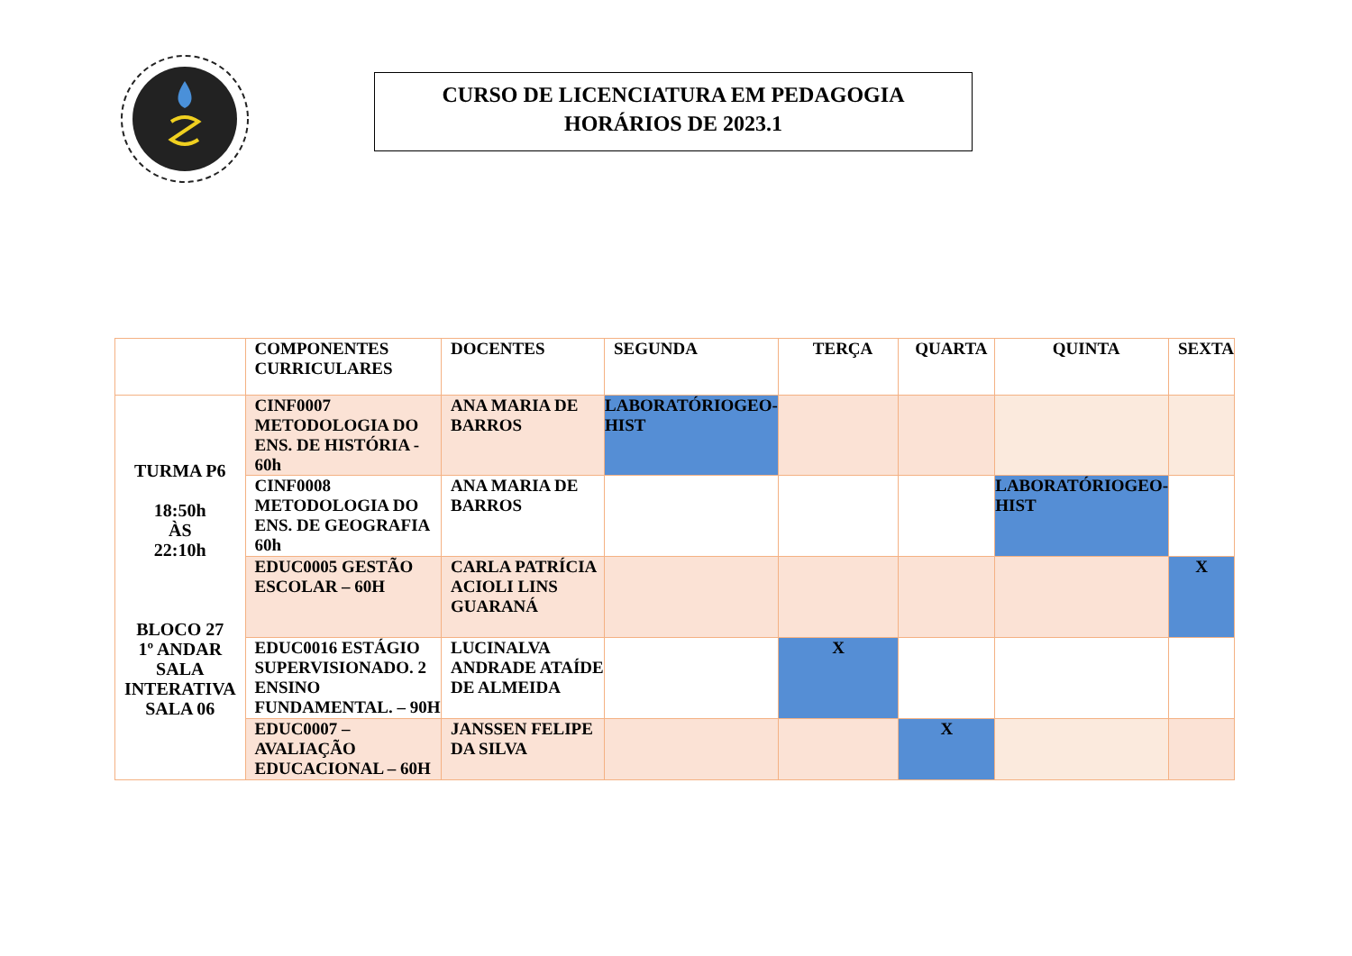CURSO DE LICENCIATURA EM PEDAGOGIA
HORÁRIOS DE 2023.1
| | COMPONENTES CURRICULARES | DOCENTES | SEGUNDA | TERÇA | QUARTA | QUINTA | SEXTA |
| --- | --- | --- | --- | --- | --- | --- | --- |
| TURMA P6 18:50h ÀS 22:10h BLOCO 27 1º ANDAR SALA INTERATIVA SALA 06 | CINF0007 METODOLOGIA DO ENS. DE HISTÓRIA - 60h | ANA MARIA DE BARROS | LABORATÓRIOGEO-HIST | | | | |
| | CINF0008 METODOLOGIA DO ENS. DE GEOGRAFIA 60h | ANA MARIA DE BARROS | | | | LABORATÓRIOGEO-HIST | |
| | EDUC0005 GESTÃO ESCOLAR – 60H | CARLA PATRÍCIA ACIOLI LINS GUARANÁ | | | | | X |
| | EDUC0016 ESTÁGIO SUPERVISIONADO. 2 ENSINO FUNDAMENTAL. – 90H | LUCINALVA ANDRADE ATAÍDE DE ALMEIDA | | X | | | |
| | EDUC0007 – AVALIAÇÃO EDUCACIONAL – 60H | JANSSEN FELIPE DA SILVA | | | X | | |